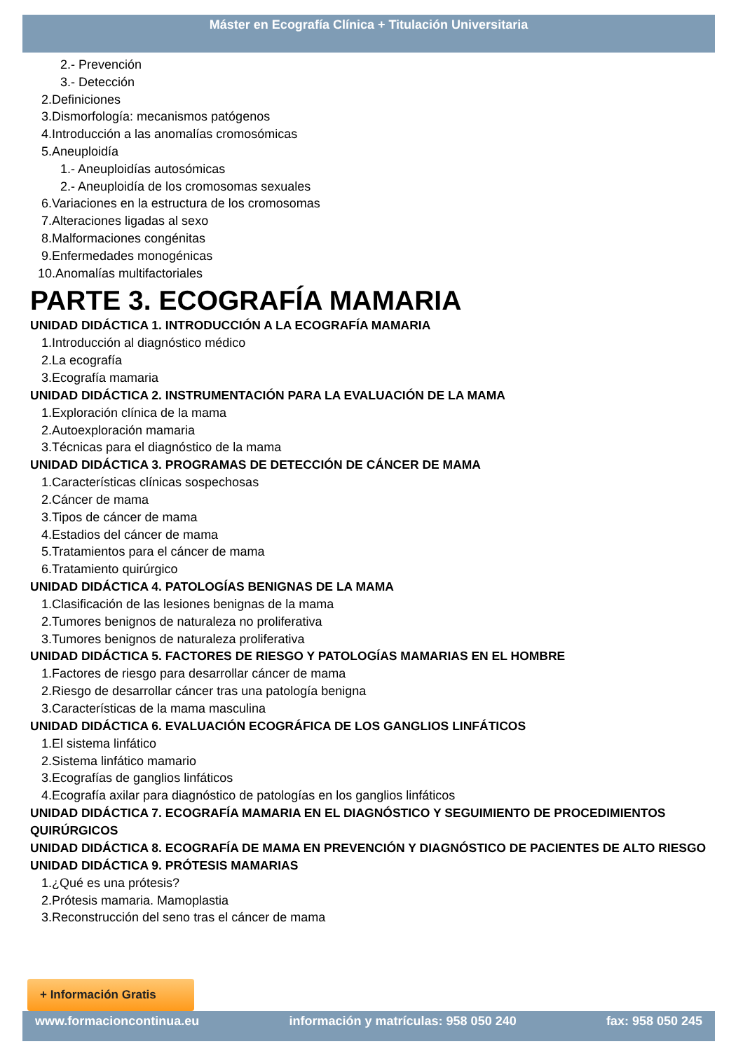Máster en Ecografía Clínica + Titulación Universitaria
2.- Prevención
3.- Detección
2.Definiciones
3.Dismorfología: mecanismos patógenos
4.Introducción a las anomalías cromosómicas
5.Aneuploidía
1.- Aneuploidías autosómicas
2.- Aneuploidía de los cromosomas sexuales
6.Variaciones en la estructura de los cromosomas
7.Alteraciones ligadas al sexo
8.Malformaciones congénitas
9.Enfermedades monogénicas
10.Anomalías multifactoriales
PARTE 3. ECOGRAFÍA MAMARIA
UNIDAD DIDÁCTICA 1. INTRODUCCIÓN A LA ECOGRAFÍA MAMARIA
1.Introducción al diagnóstico médico
2.La ecografía
3.Ecografía mamaria
UNIDAD DIDÁCTICA 2. INSTRUMENTACIÓN PARA LA EVALUACIÓN DE LA MAMA
1.Exploración clínica de la mama
2.Autoexploración mamaria
3.Técnicas para el diagnóstico de la mama
UNIDAD DIDÁCTICA 3. PROGRAMAS DE DETECCIÓN DE CÁNCER DE MAMA
1.Características clínicas sospechosas
2.Cáncer de mama
3.Tipos de cáncer de mama
4.Estadios del cáncer de mama
5.Tratamientos para el cáncer de mama
6.Tratamiento quirúrgico
UNIDAD DIDÁCTICA 4. PATOLOGÍAS BENIGNAS DE LA MAMA
1.Clasificación de las lesiones benignas de la mama
2.Tumores benignos de naturaleza no proliferativa
3.Tumores benignos de naturaleza proliferativa
UNIDAD DIDÁCTICA 5. FACTORES DE RIESGO Y PATOLOGÍAS MAMARIAS EN EL HOMBRE
1.Factores de riesgo para desarrollar cáncer de mama
2.Riesgo de desarrollar cáncer tras una patología benigna
3.Características de la mama masculina
UNIDAD DIDÁCTICA 6. EVALUACIÓN ECOGRÁFICA DE LOS GANGLIOS LINFÁTICOS
1.El sistema linfático
2.Sistema linfático mamario
3.Ecografías de ganglios linfáticos
4.Ecografía axilar para diagnóstico de patologías en los ganglios linfáticos
UNIDAD DIDÁCTICA 7. ECOGRAFÍA MAMARIA EN EL DIAGNÓSTICO Y SEGUIMIENTO DE PROCEDIMIENTOS QUIRÚRGICOS
UNIDAD DIDÁCTICA 8. ECOGRAFÍA DE MAMA EN PREVENCIÓN Y DIAGNÓSTICO DE PACIENTES DE ALTO RIESGO
UNIDAD DIDÁCTICA 9. PRÓTESIS MAMARIAS
1.¿Qué es una prótesis?
2.Prótesis mamaria. Mamoplastia
3.Reconstrucción del seno tras el cáncer de mama
+ Información Gratis
www.formacioncontinua.eu información y matrículas: 958 050 240 fax: 958 050 245